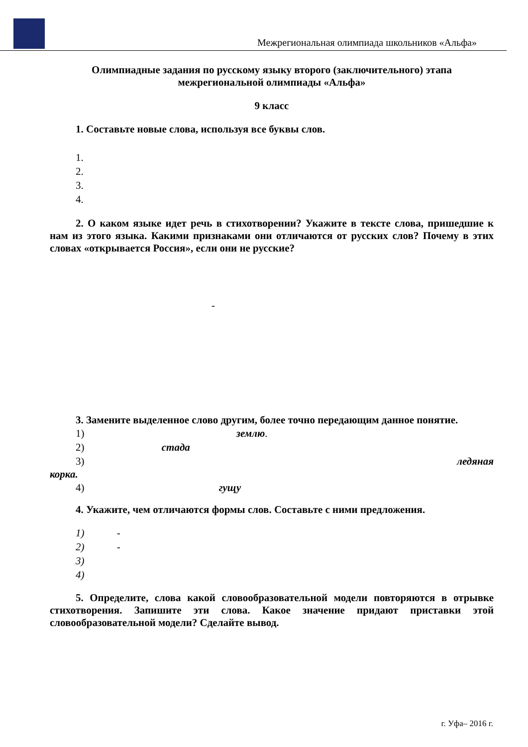Межрегиональная олимпиада школьников «Альфа»
Олимпиадные задания по русскому языку второго (заключительного) этапа межрегиональной олимпиады «Альфа»
9 класс
1. Составьте новые слова, используя все буквы слов.
1.
2.
3.
4.
2. О каком языке идет речь в стихотворении? Укажите в тексте слова, пришедшие к нам из этого языка. Какими признаками они отличаются от русских слов? Почему в этих словах «открывается Россия», если они не русские?
-
3. Замените выделенное слово другим, более точно передающим данное понятие.
1) землю.
2) стада
3) ледяная
корка.
4) гущу
4. Укажите, чем отличаются формы слов. Составьте с ними предложения.
1) -
2) -
3)
4)
5. Определите, слова какой словообразовательной модели повторяются в отрывке стихотворения. Запишите эти слова. Какое значение придают приставки этой словообразовательной модели? Сделайте вывод.
г. Уфа– 2016 г.